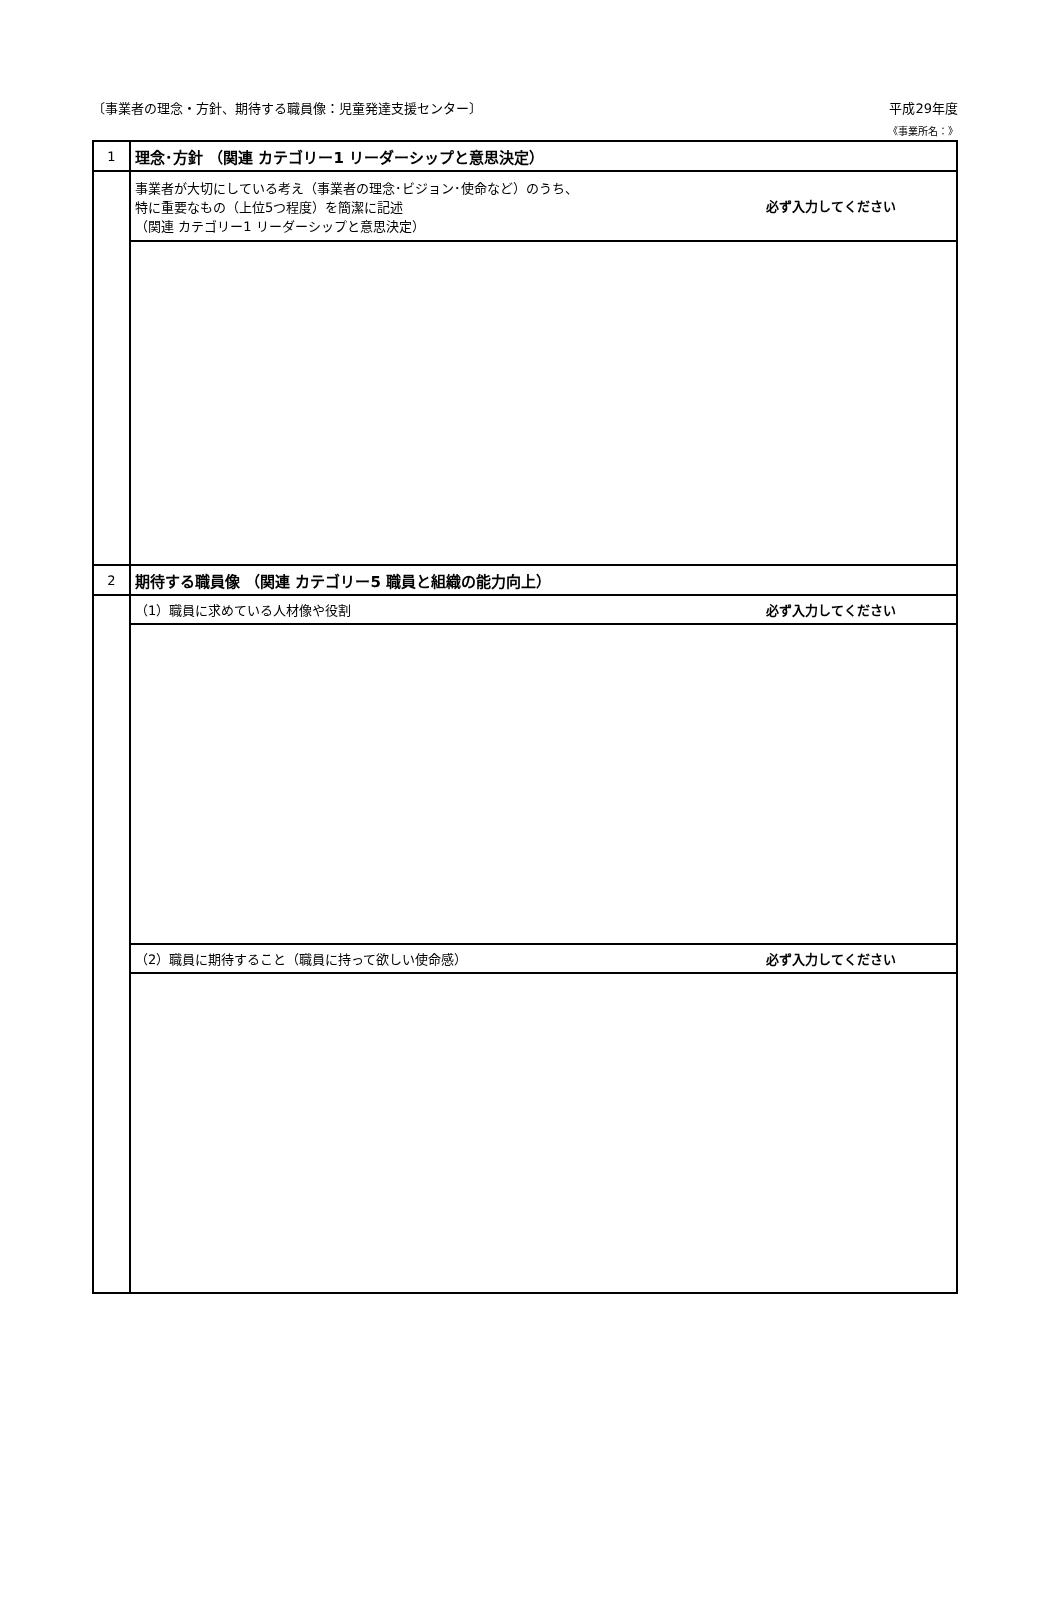〔事業者の理念・方針、期待する職員像：児童発達支援センター〕 平成29年度
《事業所名：》
| 1 | 理念･方針 （関連 カテゴリー1 リーダーシップと意思決定） |
| | 必ず入力してください 事業者が大切にしている考え（事業者の理念･ビジョン･使命など）のうち、 特に重要なもの（上位5つ程度）を簡潔に記述 （関連 カテゴリー1 リーダーシップと意思決定） |
| 2 | 期待する職員像 （関連 カテゴリー5 職員と組織の能力向上） |
| | 必ず入力してください （1）職員に求めている人材像や役割 |
| | 必ず入力してください （2）職員に期待すること（職員に持って欲しい使命感） |